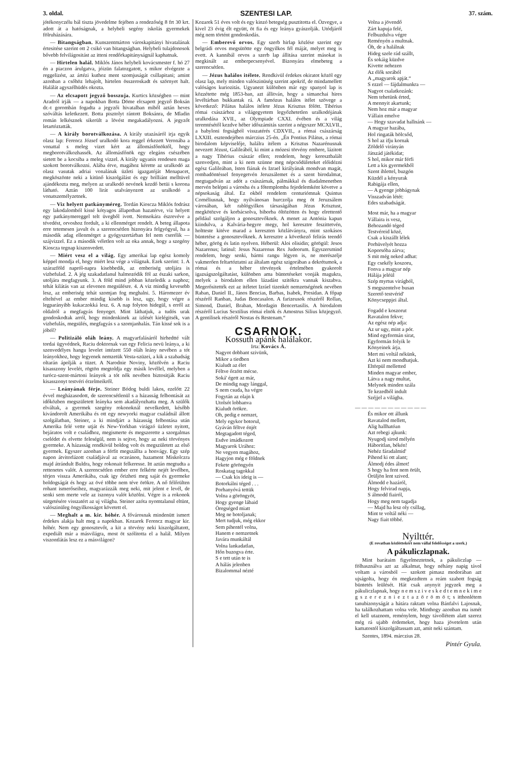3. oldal. SZENTESI LAP. 37. szám.
jótékonyczélu bál tiszta jövedelme fejében a rendezőség 8 frt 30 krt. adott át a hatóságnak, a helybeli segény iskolás gyermekek fölruházására.
— Bitangságban. Kunszentmárton városkapitányi hivatalának értesitése szerint ott 2 csikó van bitangságban. Helybeli tulajdonosok bővebb felvilágositást az itteni rendőrkapitányságnál kaphatnak.
— Hirtelen halál. Miklós János helybeli kovácsmester f. hó 27 én a piaczon árulgatva, jóizün falatozgatott, s mikor elvégezte a reggelizést, az ártézi kuthoz ment szomjuságát csillapitani; amint azonban a csőhöz lehajolt, hirtelen összeroskadt és szörnyet halt. Halálát agyszélhüdés okozta.
— Az elcsapott jegyző bosszuja. Kurtics községben — mint Aradról irják — a napokban Botta Döme elcsapott jegyző Boksán dr.-t gorombán fogadta a jegyzői hivatalban miből aztán heves szóváltás keletkezett. Botta pisztolyt rántott Boksánra, de Mladin román lelkésznek sikerült a lövést megakadályozni. A jegyzőt letartóztatták.
— A király borotválkozása. A király utazásáról irja egyik olasz lap: Ferencz József uralkodó kora reggel érkezett Veronába a vonattal s meleg vizet kért az állomásfőnöktől, hogy megborotválkozhassék. Az állomásfőnök egy elegáns csészében sietett be a kocsiba a meleg vizzel. A király ugyanis rendesen maga szokott borotválkozni. Alába érve, magához kérette az uralkodó az olasz vasutak adriai vonalának üzleti igazgatóját Menapacet, megköszönte neki a kitünő kiszolgálást és egy brilliánt melltüvel ajándékozta meg, melyen az uralkodó nevének kezdő betüi s korona látható. Aztán 100 lirát utalványozott az uralkodó a vonatszemélyzetnek.
— Viz helyett patkányméreg. Tordán Kioscza Miklós fodrász egy lakodalomból kissé kótyagos állapotban hazatérve, viz helyett egy patkánymereggel telt üvegből ivott. Nemsokára észrevéve a tévedést, orvoshoz fordult, a ki ellenmérget rendelt. A beteg állapota erre tetemesen javult és a szerencsétlen hizonyára felgyógyul, ha a második adag ellenmérget a gyógyszertárban fel nem cserélik — szájvizzel. Ez a második véletlen volt az oka annak, hogy a szegény Kioscza tegnap kiszenvedett.
— Miért vesz el a világ. Egy amerikai lap egész komoly képpel mondja el, hogy miért lesz vége a világnak. Ezek szerint: 1. A szárazföld napról-napra kisebbedik, az emberiség utoljára is vizbefulad. 2. A jég szakadatlanul halmozódik föl az északi sarkon, utoljára megfagyunk. 3. A föld mind jobban közeledik a naphoz; tehát kilátás van az elevenen megsülésre. 4. A viz mindig kevesebb lesz, az emberiség tehát szomjan fog meghalni. 5. Háromezer év elteltével az ember mindig kisebb is lesz, ugy, hogy végre a legparányibb kukaczokká lesz. 6. A nap folyton hidegül, s erről az oldalról a megfagyás fenyeget. Mint láthatjuk, a tudós urak gondoskodtak arról, hogy mindenkinek az izlését kielégitsék, van vizbefulás, megsülés, megfagyás s a szomjanhalás. Tán kissé sok is a jóból?
— Politizáló oláh leány. A magyarfalásáról hirhedtté vált tordai ügyvédnek, Raciu doktornak van egy Felicia nevü leánya, a ki szenvedélyes hangu levelet intézett 550 oláh leány nevében a tót leányokhoz, hogy legyenek nemzetük Vesta-szüzei, a kik a szabadság oltarán ápolják a tüzet. A Narodnie Noviny, közölvén a Raciu kisasszony levelét, rögtön megtoldja egy másik levéllel, melyben a turócz-szent-mártoni leányok a tót nők nevében biztositják Raciu kisasszonyt testvéri érzelmeikről.
— Leányának férje. Steiner Bódog buldi lakos, ezelőtt 22 évvel megházasodott, de szerencsétlenül s a házasság felbontását az időközben megszületett leányka sem akadályozhatta meg. A szülők elváltak, a gyermek szegény rokonoknál nevelkedett, később kivándorolt Amerikába és ott egy newyorki magyar családnál állott szolgálatban, Steiner, a ki mindjárt a házasság felbontása után Amerika felé vette utját és New-Yorkban virágzó üzletet nyitott, bejáratos volt e családhoz, megismerte és megszerette a szorgalmas cselédet és elvette feleségül, nem is sejtve, hogy az neki törvényes gyermeke. A házasság rendkivül boldog volt és megszületett az első gyermek. Egyszer azonban a férfit megszállta a honvágy. Egy szép napon átvitorlázott családjával az oczeánon, hazament Miskolczra majd átrándult Buldra, hogy rokonait felkeresse. Itt aztán megtudta a rettenetes valót. A szerencsétlen ember erre felkérte nejét levélben, térjen vissza Amerikába, csak igy őrizheti meg saját és gyermeke boldogságát és hogy az övé többe nem téve örökre. A nő félőrülten rohant ismerőseihez, magyarázzák meg neki, mit jelent e levél, de senki sem merte vele az iszonyu valót közölni. Végre is a rokonok sürgetésére visszatért az uj világba. Steiner azóta nyomtalanul eltünt, valószinüleg öngyilkosságot követett el.
— Meghalt a m. kir. hóhér. A fővárosnak mindenütt ismert érdekes alakja halt meg a napokban. Kozarek Ferencz magyar kir. hóhér. Nem egy gonosztevőt, a kit a törvény neki kiszolgáltatott, expediált már a másvilágra, most öt szólitotta el a halál. Milyen viszontlátás lesz ez a másvilágon?
Kozarek 51 éves volt és egy kinzó betegség pusztitotta el. Özvegye, a kivel 23 évig élt együtt, öt fia és egy leánya gyászolják. Utódjáról még nem történt gondoskodás.
— Emberevő orvos. Egy szerb hirlap közlése szerint egy belgrádi orvos megsütötte egy öngyilkos fél máját, melyet meg is evett. A kannibál orvos a szerb lap állitása szerint másokat is megkinált az emberpecsenyével. Bizonyára elmebeteg a szerencsétlen.
— Jézus halálos itélete. Rendkivül érdekes okiratot közöl egy olasz lap, mely minden valószinüség szerint apokrif, de mindamellett valóságos kuriozitás. Ugyanezt különben már egy spanyol lap is közzétette még 1853-ban, azt állitván, hogy a simanchai hires levéltárban bukkantak rá. A famózus halálos itélet szövege a következő: Pilátus halálos itélete Jézus Krisztus fölött. Tibérius római császárhoz a világegyetem legyőzhetetlen uralkodójának uralkodása XVII., az Olympiade CXXI. évében és a világ teremtésétől kezdve héber időszámitás szerint a négyszer MCXLVII., a babyloni fogságból visszatérés CDXVII., a római császárság LXXIII. esztendejében márczius 25-én. „Én Pontius Pilátus, a római birodalom képviselője, halálra itélem a Krisztus Nazarénusnak nevezett Jézust, Galileából, ki mint a mózesi törvény embere, lázitott a nagy Tibérius császár ellen; rendelem, hogy keresztbalált szenvedjen, mint a ki nem szünne meg népcsődületeket előidézni egész Galileában, Isten fiának és Izrael királyának mondvan magát, rombadöntéssel fenyegetvén Jeruzsálemet és a szent birodalmat, megtagadván az adót a császárnak, pálmákkal és diadalmenetben mervén belépni a városba és a főtemplomba fejedelemként követve a népsokaság által. Ez okból rendelem centuriómnak Quintus Cornéliusnak, hogy nyilvánosan hurczolja meg öt Jeruzsálem városában, két rablógyilkos társaságában Jézus Krisztust, megkötözve és korbácsolva, biborba öltözötten és hogy elrettentő például szolgáljon a gonosztevőknek. A menet az Antónia kapun kiindulva, a Kalvária-hegyre megy, hol keresztre feszittetvén, holtteste kitéve marad a kereszten közlátványra, mint szokásos büntetése a gonosztevőknek. A keresztre a következő felirás teendő héber, görög és latin nyelven. Héberül: Aloi olisidin; görögül: Jesos Nazarenus; latinul: Jesus Nazarenus Rex Judeorum. Egyszersmind rendelem, hogy senki, bármi rangu légyen is, ne merészelje vakmerően feltartóztatni az általam egész szigorában a dekrétumok, a római és a héber törvények értelmében gyakorolt igazságszolgáltatást, különben ama büntetéseket vonják magukra, melyek a birodalom ellen lázadást szitókra vannak kiszabva. Megerősitették ezt az itéletet Izráel tizenkét nemzetségének nevében Raban, Daniel II., János Bencias, Barbas, Isabek, Presidan. A főpap részéről Ranban, Judas Boncasalon. A farizeusok részéről Rollan, Simond, Daniel, Braban, Mordagin Bencertasilis. A birodalom részéről Lucius Sextilius római elnök és Amostrus Silius közjegyző. A gentilisek részéről Nostas és Restenam.“
CSARNOK.
Kossuth apánk halálakor.
Irta: Kovács Á.
Nagyot dobbant szivünk,
Mikor a tiedben
Kialudt az élet
Féltve őrzött mécse.
Soká' égett az már,
De mindig nagy lánggal,
S nem csuda, ha végre
Fogytán az olajn k
Utolsót lobbanva
Kialudt örökre.
Oh, pedig e nemzet,
Mely egykor botorul,
Gyáván féltve énjét
Megtagadott téged,
Esdve imádkozott
Magyarok Urához:
Ne vegyen magához,
Hagyjon még e földnek
Fekete göröngyén
Roskatag tagokkal
— Csak kis ideig is —
Botorkálni téged . . .
Porhanyóvá tettük
Volna a göröngyöt,
Hogy gyenge lábaid
Öregséged miatt
Meg ne botoljanak;
Mert tudjuk, még ekkor
Sem pihentél volna,
Hanem e nemzetnek
Javára munkáltál
Volna lankadatlan,
Hőn buzogva érte.
S e tett után te is
A hálás jelenben
Bizalommal nézté
Volna a jövendő
Zárt kapuja felé,
Felbuzdulva végre
Reményén a multnak.
Óh, de a halálnak
Hideg szele rád szállt,
És sokáig küzdve
Kivette nehezen
Az élők sorából
A „magyarok apját.“
S ezzel — fájdalmunkra —
Nagyot csalatkozánk:
Nem tehetünk érted,
A mennyit akartunk;
Nem hoz már a magyar
Vállain emelve
— Hogy szavadat hallnánk —
A magyar hazába,
Hol ringaták bölcsőd,
S hol az ifju kornak
Zöldelő virányán
Játszád játékidat;
S hol, mikor már férfi
Lett a kis gyermekből
Szent ihlettel, buzgón
Küzdél a kényurak
Rabigája ellen,
— A gyenge jobbágynak
Visszadván létét:
Edes szabadságát.
Most már, ha a magyar
Vállaira is vesz,
Behozandó téged
Testvéreid közé,
Csak a kiszállt lélek
Porhüvelyét hozza
Koporsóba zárva;
S mit még neked adhat:
Egy csekély koszoru,
Fonva a magyar nép
Hálája jeléül
Szép myrtus virágból,
S megszentelve busan
Szerető testvérid'
Könycseppjei által.
Fogadd e koszorut
Ravatalon fekve;
Az egész nép adja:
Az ur ugy, mint a pór.
Mind egyformán sirat,
Egyformán folyik le
Könyeinek árja.
Mert mi voltál nékünk,
Azt ki nem mondhatjuk.
Eltörpül melletted
Minden magyar ember,
Látva a nagy multat,
Melynek minden szála
Te kezedből indult
Széjjel a világba.
— — — — — — — — — — —
És mikor ott állunk
Ravatalod mellett,
Alig hallhatóan
Azt rebegi ajkunk:
Nyugodj sirod mélyén
Háboritlan, békén!
Nehéz fáradalmid'
Pihend ki ott alant;
Álmodj édes álmot!
S hogy ha fent nem örült,
Örüljön lent szived.
Álmodd e hazáról,
Hogy felvirad napja,
S álmodd fiairól,
Hogy meg nem tagadja
— Majd ha lesz oly csillag,
Mint te voltál néki —
Nagy fiait többé.
Nyilttér.
(E rovatban közlöttekért nem vállal felelősséget a szerk.)
A pákuliczlapnak.
Mint barátaim figyelmeztetnek, a pákuliczlap — fölhasználva azt az alkalmat, hogy néhány napig távol voltam a városból — szokott pimasz modorában azt ujságolta, hogy én megkezdtem a reám szabott fogság büntetés leülését. Hát csak anynyit jegyzek meg a pákuliczlapnak, hogy n e m s z i v e s k e d t e m n e k i m e g s z e r e z n i e z t a z ö r ö m ö t; s itthonlétem tanubizonyságát a hátára raktam volna Bánfalvi Lajosnak, ha találkozhattam volna vele. Minthogy azonban ma ismét el kell utaznom, reménylem, hogy távollétem alatt szerez még rá ujabb érdemeket, hogy haza jövetelem után kamatostól kiszolgáltassam azt, amit neki szántam.
Szentes, 1894. márczius 28.
Pintér Gyula.